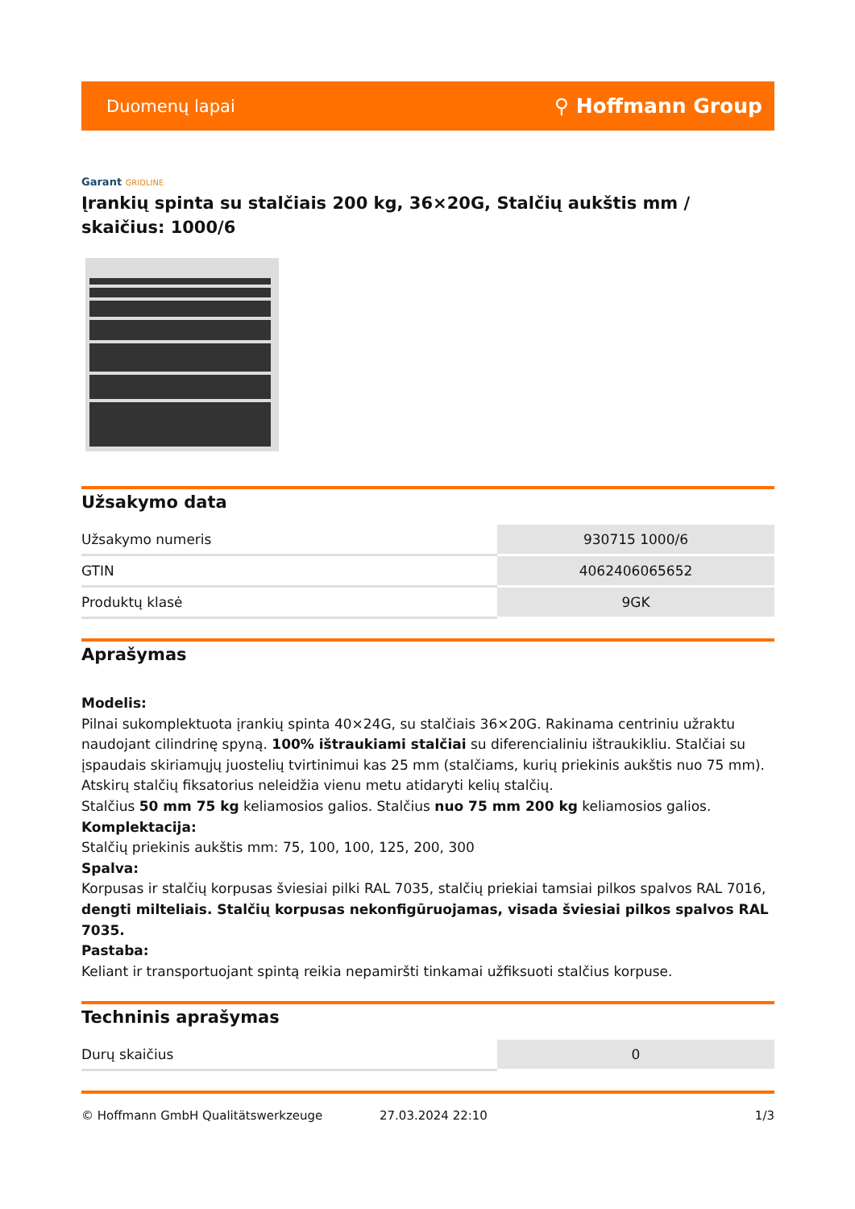Duomenų lapai ⚲ Hoffmann Group
Garant GRIDLINE
Įrankių spinta su stalčiais 200 kg, 36×20G, Stalčių aukštis mm / skaičius: 1000/6
Užsakymo data
| Užsakymo numeris | 930715 1000/6 |
| GTIN | 4062406065652 |
| Produktų klasė | 9GK |
Aprašymas
Modelis:
Pilnai sukomplektuota įrankių spinta 40×24G, su stalčiais 36×20G. Rakinama centriniu užraktu naudojant cilindrinę spyną. 100% ištraukiami stalčiai su diferencialiniu ištraukikliu. Stalčiai su įspaudais skiriamųjų juostelių tvirtinimui kas 25 mm (stalčiams, kurių priekinis aukštis nuo 75 mm). Atskirų stalčių fiksatorius neleidžia vienu metu atidaryti kelių stalčių.
Stalčius 50 mm 75 kg keliamosios galios. Stalčius nuo 75 mm 200 kg keliamosios galios.
Komplektacija:
Stalčių priekinis aukštis mm: 75, 100, 100, 125, 200, 300
Spalva:
Korpusas ir stalčių korpusas šviesiai pilki RAL 7035, stalčių priekiai tamsiai pilkos spalvos RAL 7016, dengti milteliais. Stalčių korpusas nekonfigūruojamas, visada šviesiai pilkos spalvos RAL 7035.
Pastaba:
Keliant ir transportuojant spintą reikia nepamiršti tinkamai užfiksuoti stalčius korpuse.
Techninis aprašymas
| Durų skaičius | 0 |
© Hoffmann GmbH Qualitätswerkzeuge 27.03.2024 22:10 1/3